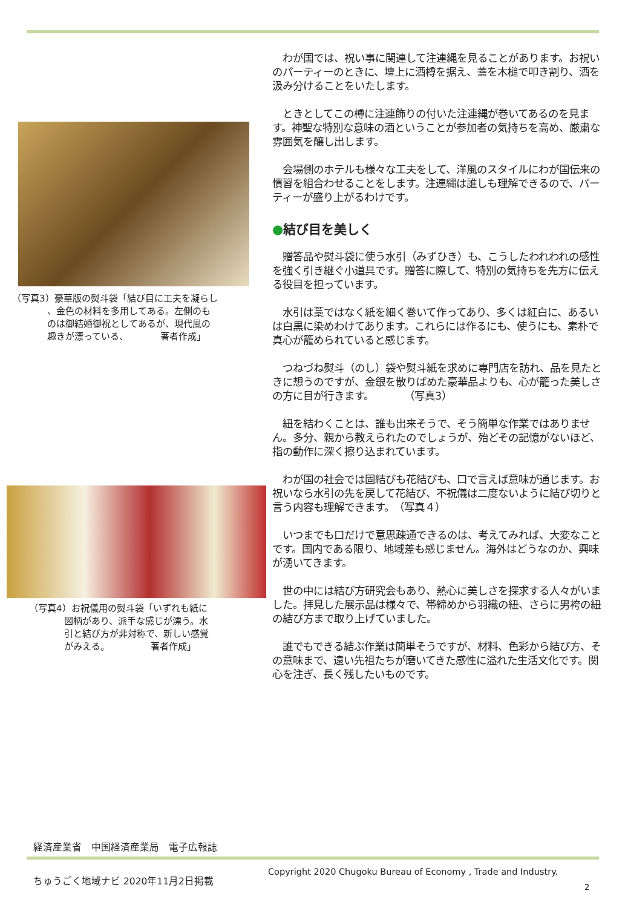（写真3）豪華版の熨斗袋「結び目に工夫を凝らし
、金色の材料を多用してある。左側のも
のは御結婚御祝としてあるが、現代風の
趣きが漂っている、　　　　著者作成」
（写真4）お祝儀用の熨斗袋「いずれも紙に
図柄があり、派手な感じが漂う。水
引と結び方が非対称で、新しい感覚
がみえる。　　　　　著者作成」
　わが国では、祝い事に関連して注連縄を見ることがあります。お祝いのパーティーのときに、壇上に酒樽を据え、蓋を木槌で叩き割り、酒を汲み分けることをいたします。
　ときとしてこの樽に注連飾りの付いた注連縄が巻いてあるのを見ます。神聖な特別な意味の酒ということが参加者の気持ちを高め、厳粛な雰囲気を醸し出します。
　会場側のホテルも様々な工夫をして、洋風のスタイルにわが国伝来の慣習を組合わせることをします。注連縄は誰しも理解できるので、パーティーが盛り上がるわけです。
●結び目を美しく
　贈答品や熨斗袋に使う水引（みずひき）も、こうしたわれわれの感性を強く引き継ぐ小道具です。贈答に際して、特別の気持ちを先方に伝える役目を担っています。
　水引は藁ではなく紙を細く巻いて作ってあり、多くは紅白に、あるいは白黒に染めわけてあります。これらには作るにも、使うにも、素朴で真心が籠められていると感じます。
　つねづね熨斗（のし）袋や熨斗紙を求めに専門店を訪れ、品を見たときに想うのですが、金銀を散りばめた豪華品よりも、心が籠った美しさの方に目が行きます。　　　　（写真3）
　紐を結わくことは、誰も出来そうで、そう簡単な作業ではありません。多分、親から教えられたのでしょうが、殆どその記憶がないほど、指の動作に深く擦り込まれています。
　わが国の社会では固結びも花結びも、口で言えば意味が通じます。お祝いなら水引の先を戻して花結び、不祝儀は二度ないように結び切りと言う内容も理解できます。　（写真４）
　いつまでも口だけで意思疎通できるのは、考えてみれば、大変なことです。国内である限り、地域差も感じません。海外はどうなのか、興味が湧いてきます。
　世の中には結び方研究会もあり、熱心に美しさを探求する人々がいました。拝見した展示品は様々で、帯締めから羽織の紐、さらに男袴の紐の結び方まで取り上げていました。
　誰でもできる結ぶ作業は簡単そうですが、材料、色彩から結び方、その意味まで、遠い先祖たちが磨いてきた感性に溢れた生活文化です。関心を注ぎ、長く残したいものです。
経済産業省　中国経済産業局　電子広報誌
ちゅうごく地域ナビ 2020年11月2日掲載
Copyright 2020 Chugoku Bureau of Economy , Trade and Industry.
2